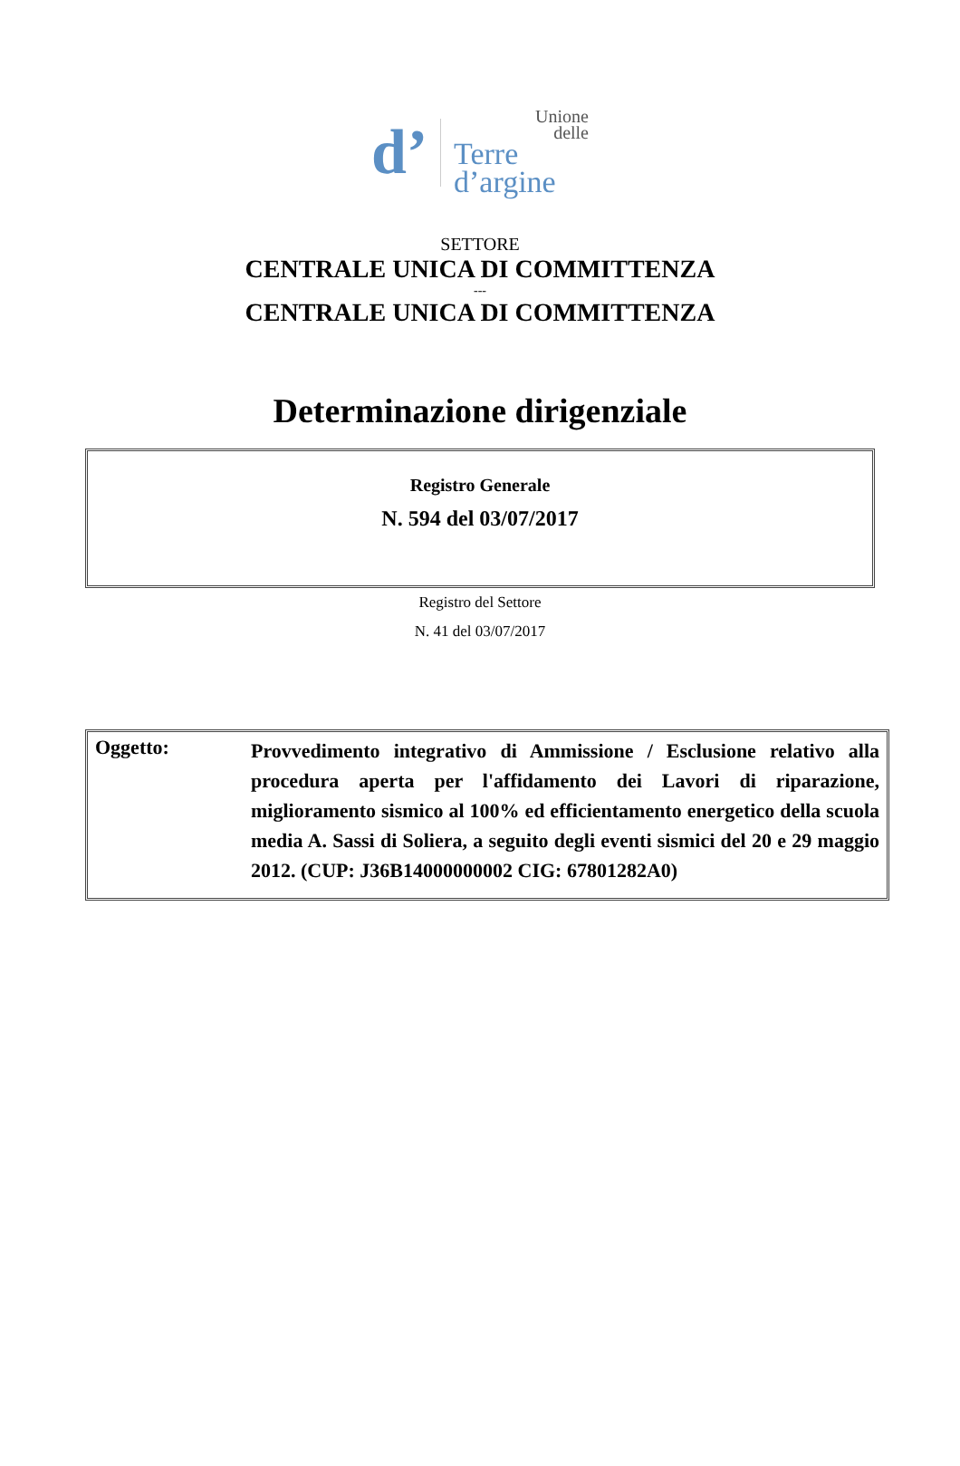d’
Unione
delle
Terre d’argine
SETTORE
CENTRALE UNICA DI COMMITTENZA
---
CENTRALE UNICA DI COMMITTENZA
Determinazione dirigenziale
Registro Generale
N. 594 del 03/07/2017
Registro del Settore
N. 41 del 03/07/2017
Oggetto:
Provvedimento integrativo di Ammissione / Esclusione relativo alla procedura aperta per l'affidamento dei Lavori di riparazione, miglioramento sismico al 100% ed efficientamento energetico della scuola media A. Sassi di Soliera, a seguito degli eventi sismici del 20 e 29 maggio 2012. (CUP: J36B14000000002 CIG: 67801282A0)